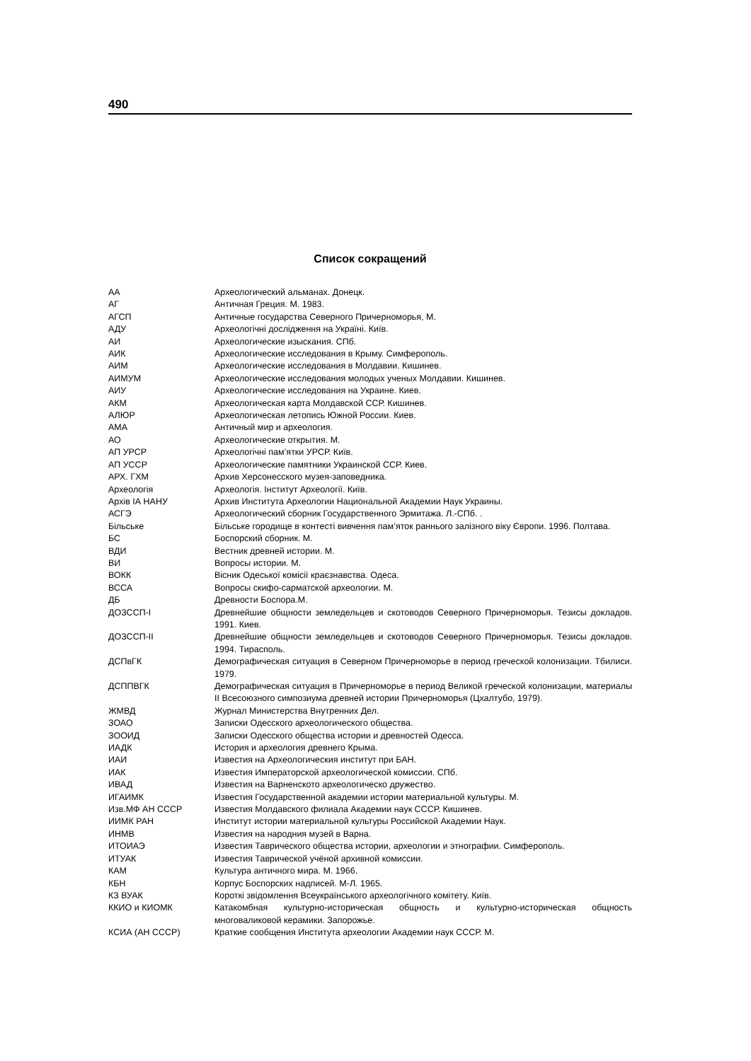490
Список сокращений
АА Археологический альманах. Донецк.
АГ Античная Греция. М. 1983.
АГСП Античные государства Северного Причерноморья, М.
АДУ Археологічні дослідження на Україні. Київ.
АИ Археологические изыскания. СПб.
АИК Археологические исследования в Крыму. Симферополь.
АИМ Археологические исследования в Молдавии. Кишинев.
АИМУМ Археологические исследования молодых ученых Молдавии. Кишинев.
АИУ Археологические исследования на Украине. Киев.
АКМ Археологическая карта Молдавской ССР. Кишинев.
АЛЮР Археологическая летопись Южной России. Киев.
АМА Античный мир и археология.
АО Археологические открытия. М.
АП УРСР Археологічні пам’ятки УРСР. Київ.
АП УССР Археологические памятники Украинской ССР. Киев.
АРХ. ГХМ Архив Херсонесского музея-заповедника.
Археологія Археологія. Інститут Археології. Київ.
Архів ІА НАНУ Архив Института Археологии Национальной Академии Наук Украины.
АСГЭ Археологический сборник Государственного Эрмитажа. Л.-СПб. .
Більське Більське городище в контесті вивчення пам’яток раннього залізного віку Європи. 1996. Полтава.
БС Боспорский сборник. М.
ВДИ Вестник древней истории. М.
ВИ Вопросы истории. М.
ВОКК Вісник Одеської комісії краєзнавства. Одеса.
ВССА Вопросы скифо-сарматской археологии. М.
ДБ Древности Боспора.М.
ДОЗССП-І Древнейшие общности земледельцев и скотоводов Северного Причерноморья. Тезисы докладов. 1991. Киев.
ДОЗССП-ІІ Древнейшие общности земледельцев и скотоводов Северного Причерноморья. Тезисы докладов. 1994. Тирасполь.
ДСПвГК Демографическая ситуация в Северном Причерноморье в период греческой колонизации. Тбилиси. 1979.
ДСППВГК Демографическая ситуация в Причерноморье в период Великой греческой колонизации, материалы II Всесоюзного симпозиума древней истории Причерноморья (Цхалтубо, 1979).
ЖМВД Журнал Министерства Внутренних Дел.
ЗОАО Записки Одесского археологического общества.
ЗООИД Записки Одесского общества истории и древностей Одесса.
ИАДК История и археология древнего Крыма.
ИАИ Известия на Археологическия институт при БАН.
ИАК Известия Императорской археологической комиссии. СПб.
ИВАД Известия на Варненското археологическо дружество.
ИГАИМК Известия Государственной академии истории материальной культуры. М.
Изв.МФ АН СССР Известия Молдавского филиала Академии наук СССР. Кишинев.
ИИМК РАН Институт истории материальной культуры Российской Академии Наук.
ИНМВ Известия на народния музей в Варна.
ИТОИАЭ Известия Таврического общества истории, археологии и этнографии. Симферополь.
ИТУАК Известия Таврической учёной архивной комиссии.
КАМ Культура античного мира. М. 1966.
КБН Корпус Боспорских надписей. М-Л. 1965.
КЗ ВУАК Короткі звідомлення Всеукраїнського археологічного комітету. Київ.
ККИО и КИОМК Катакомбная культурно-историческая общность и культурно-историческая общность многоваликовой керамики. Запорожье.
КСИА (АН СССР) Краткие сообщения Института археологии Академии наук СССР. М.